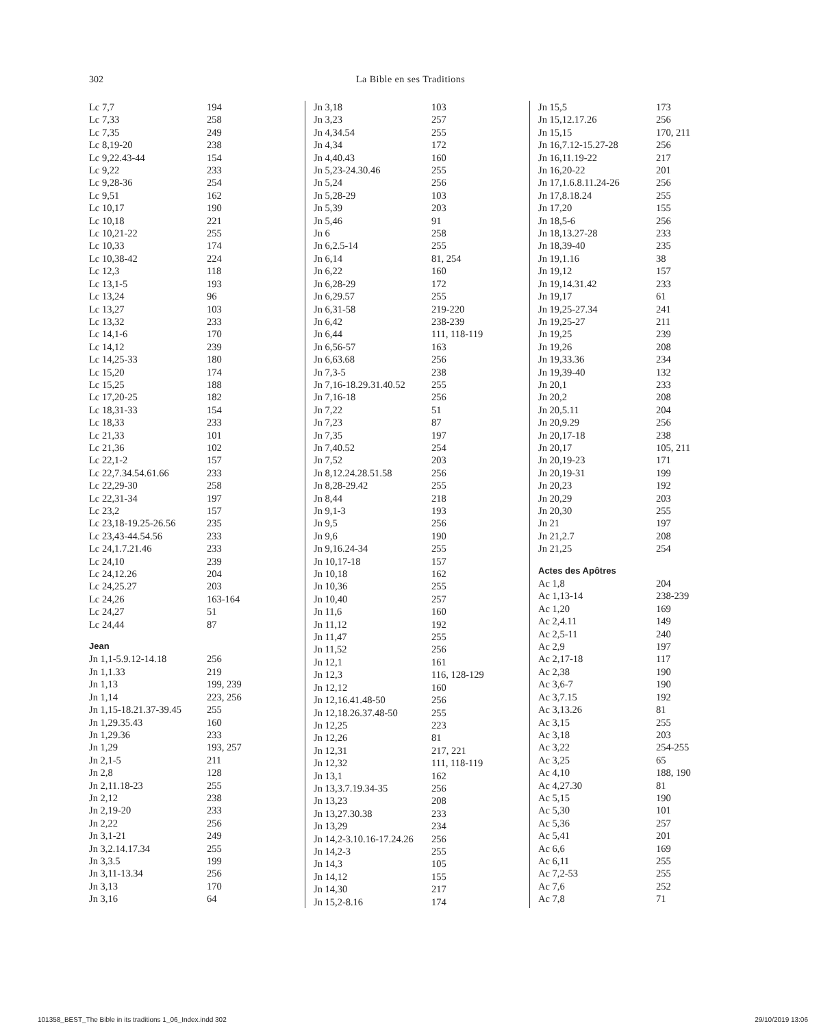302 La Bible en ses Traditions
| Lc 7,7 | 194 |
| Lc 7,33 | 258 |
| Lc 7,35 | 249 |
| Lc 8,19-20 | 238 |
| Lc 9,22.43-44 | 154 |
| Lc 9,22 | 233 |
| Lc 9,28-36 | 254 |
| Lc 9,51 | 162 |
| Lc 10,17 | 190 |
| Lc 10,18 | 221 |
| Lc 10,21-22 | 255 |
| Lc 10,33 | 174 |
| Lc 10,38-42 | 224 |
| Lc 12,3 | 118 |
| Lc 13,1-5 | 193 |
| Lc 13,24 | 96 |
| Lc 13,27 | 103 |
| Lc 13,32 | 233 |
| Lc 14,1-6 | 170 |
| Lc 14,12 | 239 |
| Lc 14,25-33 | 180 |
| Lc 15,20 | 174 |
| Lc 15,25 | 188 |
| Lc 17,20-25 | 182 |
| Lc 18,31-33 | 154 |
| Lc 18,33 | 233 |
| Lc 21,33 | 101 |
| Lc 21,36 | 102 |
| Lc 22,1-2 | 157 |
| Lc 22,7.34.54.61.66 | 233 |
| Lc 22,29-30 | 258 |
| Lc 22,31-34 | 197 |
| Lc 23,2 | 157 |
| Lc 23,18-19.25-26.56 | 235 |
| Lc 23,43-44.54.56 | 233 |
| Lc 24,1.7.21.46 | 233 |
| Lc 24,10 | 239 |
| Lc 24,12.26 | 204 |
| Lc 24,25.27 | 203 |
| Lc 24,26 | 163-164 |
| Lc 24,27 | 51 |
| Lc 24,44 | 87 |
| Jean | |
| Jn 1,1-5.9.12-14.18 | 256 |
| Jn 1,1.33 | 219 |
| Jn 1,13 | 199, 239 |
| Jn 1,14 | 223, 256 |
| Jn 1,15-18.21.37-39.45 | 255 |
| Jn 1,29.35.43 | 160 |
| Jn 1,29.36 | 233 |
| Jn 1,29 | 193, 257 |
| Jn 2,1-5 | 211 |
| Jn 2,8 | 128 |
| Jn 2,11.18-23 | 255 |
| Jn 2,12 | 238 |
| Jn 2,19-20 | 233 |
| Jn 2,22 | 256 |
| Jn 3,1-21 | 249 |
| Jn 3,2.14.17.34 | 255 |
| Jn 3,3.5 | 199 |
| Jn 3,11-13.34 | 256 |
| Jn 3,13 | 170 |
| Jn 3,16 | 64 |
| Jn 3,18 | 103 |
| Jn 3,23 | 257 |
| Jn 4,34.54 | 255 |
| Jn 4,34 | 172 |
| Jn 4,40.43 | 160 |
| Jn 5,23-24.30.46 | 255 |
| Jn 5,24 | 256 |
| Jn 5,28-29 | 103 |
| Jn 5,39 | 203 |
| Jn 5,46 | 91 |
| Jn 6 | 258 |
| Jn 6,2.5-14 | 255 |
| Jn 6,14 | 81, 254 |
| Jn 6,22 | 160 |
| Jn 6,28-29 | 172 |
| Jn 6,29.57 | 255 |
| Jn 6,31-58 | 219-220 |
| Jn 6,42 | 238-239 |
| Jn 6,44 | 111, 118-119 |
| Jn 6,56-57 | 163 |
| Jn 6,63.68 | 256 |
| Jn 7,3-5 | 238 |
| Jn 7,16-18.29.31.40.52 | 255 |
| Jn 7,16-18 | 256 |
| Jn 7,22 | 51 |
| Jn 7,23 | 87 |
| Jn 7,35 | 197 |
| Jn 7,40.52 | 254 |
| Jn 7,52 | 203 |
| Jn 8,12.24.28.51.58 | 256 |
| Jn 8,28-29.42 | 255 |
| Jn 8,44 | 218 |
| Jn 9,1-3 | 193 |
| Jn 9,5 | 256 |
| Jn 9,6 | 190 |
| Jn 9,16.24-34 | 255 |
| Jn 10,17-18 | 157 |
| Jn 10,18 | 162 |
| Jn 10,36 | 255 |
| Jn 10,40 | 257 |
| Jn 11,6 | 160 |
| Jn 11,12 | 192 |
| Jn 11,47 | 255 |
| Jn 11,52 | 256 |
| Jn 12,1 | 161 |
| Jn 12,3 | 116, 128-129 |
| Jn 12,12 | 160 |
| Jn 12,16.41.48-50 | 256 |
| Jn 12,18.26.37.48-50 | 255 |
| Jn 12,25 | 223 |
| Jn 12,26 | 81 |
| Jn 12,31 | 217, 221 |
| Jn 12,32 | 111, 118-119 |
| Jn 13,1 | 162 |
| Jn 13,3.7.19.34-35 | 256 |
| Jn 13,23 | 208 |
| Jn 13,27.30.38 | 233 |
| Jn 13,29 | 234 |
| Jn 14,2-3.10.16-17.24.26 | 256 |
| Jn 14,2-3 | 255 |
| Jn 14,3 | 105 |
| Jn 14,12 | 155 |
| Jn 14,30 | 217 |
| Jn 15,2-8.16 | 174 |
| Jn 15,5 | 173 |
| Jn 15,12.17.26 | 256 |
| Jn 15,15 | 170, 211 |
| Jn 16,7.12-15.27-28 | 256 |
| Jn 16,11.19-22 | 217 |
| Jn 16,20-22 | 201 |
| Jn 17,1.6.8.11.24-26 | 256 |
| Jn 17,8.18.24 | 255 |
| Jn 17,20 | 155 |
| Jn 18,5-6 | 256 |
| Jn 18,13.27-28 | 233 |
| Jn 18,39-40 | 235 |
| Jn 19,1.16 | 38 |
| Jn 19,12 | 157 |
| Jn 19,14.31.42 | 233 |
| Jn 19,17 | 61 |
| Jn 19,25-27.34 | 241 |
| Jn 19,25-27 | 211 |
| Jn 19,25 | 239 |
| Jn 19,26 | 208 |
| Jn 19,33.36 | 234 |
| Jn 19,39-40 | 132 |
| Jn 20,1 | 233 |
| Jn 20,2 | 208 |
| Jn 20,5.11 | 204 |
| Jn 20,9.29 | 256 |
| Jn 20,17-18 | 238 |
| Jn 20,17 | 105, 211 |
| Jn 20,19-23 | 171 |
| Jn 20,19-31 | 199 |
| Jn 20,23 | 192 |
| Jn 20,29 | 203 |
| Jn 20,30 | 255 |
| Jn 21 | 197 |
| Jn 21,2.7 | 208 |
| Jn 21,25 | 254 |
| Actes des Apôtres | |
| Ac 1,8 | 204 |
| Ac 1,13-14 | 238-239 |
| Ac 1,20 | 169 |
| Ac 2,4.11 | 149 |
| Ac 2,5-11 | 240 |
| Ac 2,9 | 197 |
| Ac 2,17-18 | 117 |
| Ac 2,38 | 190 |
| Ac 3,6-7 | 190 |
| Ac 3,7.15 | 192 |
| Ac 3,13.26 | 81 |
| Ac 3,15 | 255 |
| Ac 3,18 | 203 |
| Ac 3,22 | 254-255 |
| Ac 3,25 | 65 |
| Ac 4,10 | 188, 190 |
| Ac 4,27.30 | 81 |
| Ac 5,15 | 190 |
| Ac 5,30 | 101 |
| Ac 5,36 | 257 |
| Ac 5,41 | 201 |
| Ac 6,6 | 169 |
| Ac 6,11 | 255 |
| Ac 7,2-53 | 255 |
| Ac 7,6 | 252 |
| Ac 7,8 | 71 |
101358_BEST_The Bible in its traditions 1_06_Index.indd 302 29/10/2019 13:06